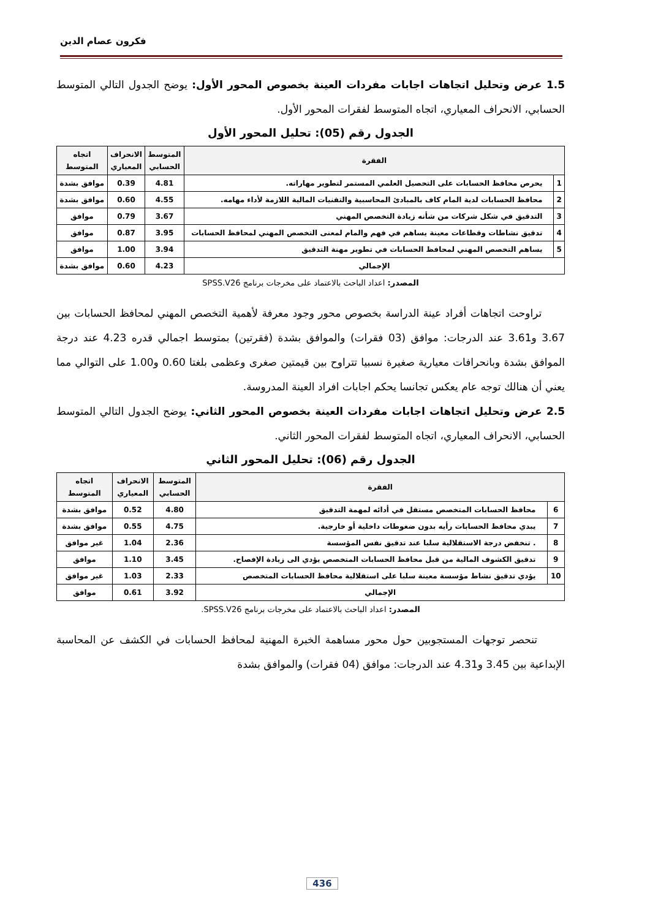فكرون عصام الدين
1.5 عرض وتحليل اتجاهات اجابات مفردات العينة بخصوص المحور الأول: يوضح الجدول التالي المتوسط الحسابي، الانحراف المعياري، اتجاه المتوسط لفقرات المحور الأول.
الجدول رقم (05): تحليل المحور الأول
| الفقرة | | المتوسط الحسابي | الانحراف المعياري | اتجاه المتوسط |
| --- | --- | --- | --- | --- |
| 1 | يحرص محافظ الحسابات على التحصيل العلمي المستمر لتطوير مهاراته. | 4.81 | 0.39 | موافق بشدة |
| 2 | محافظ الحسابات لدية المام كاف بالمبادئ المحاسبية والتقنيات المالية اللازمة لأداء مهامه. | 4.55 | 0.60 | موافق بشدة |
| 3 | التدقيق في شكل شركات من شأنه زيادة التخصص المهني | 3.67 | 0.79 | موافق |
| 4 | تدقيق نشاطات وقطاعات معينة يساهم في فهم والمام لمعنى التخصص المهني لمحافظ الحسابات | 3.95 | 0.87 | موافق |
| 5 | يساهم التخصص المهني لمحافظ الحسابات في تطوير مهنة التدقيق | 3.94 | 1.00 | موافق |
| الإجمالي | | 4.23 | 0.60 | موافق بشدة |
المصدر: اعداد الباحث بالاعتماد على مخرجات برنامج SPSS.V26
تراوحت اتجاهات أفراد عينة الدراسة بخصوص محور وجود معرفة لأهمية التخصص المهني لمحافظ الحسابات بين 3.67 و3.61 عند الدرجات: موافق (03 فقرات) والموافق بشدة (فقرتين) بمتوسط اجمالي قدره 4.23 عند درجة الموافق بشدة وبانحرافات معيارية صغيرة نسبيا تتراوح بين قيمتين صغرى وعظمى بلغتا 0.60 و1.00 على التوالي مما يعني أن هنالك توجه عام يعكس تجانسا يحكم اجابات افراد العينة المدروسة.
2.5 عرض وتحليل اتجاهات اجابات مفردات العينة بخصوص المحور الثاني: يوضح الجدول التالي المتوسط الحسابي، الانحراف المعياري، اتجاه المتوسط لفقرات المحور الثاني.
الجدول رقم (06): تحليل المحور الثاني
| الفقرة | | المتوسط الحسابي | الانحراف المعياري | اتجاه المتوسط |
| --- | --- | --- | --- | --- |
| 6 | محافظ الحسابات المتخصص مستقل في أدائه لمهمة التدقيق | 4.80 | 0.52 | موافق بشدة |
| 7 | يبدي محافظ الحسابات رأيه بدون ضغوطات داخلية أو خارجية. | 4.75 | 0.55 | موافق بشدة |
| 8 | . تنخفض درجة الاستقلالية سلبا عند تدقيق نفس المؤسسة | 2.36 | 1.04 | غير موافق |
| 9 | تدقيق الكشوف المالية من قبل محافظ الحسابات المتخصص يؤدي الى زيادة الإفصاح. | 3.45 | 1.10 | موافق |
| 10 | يؤدي تدقيق نشاط مؤسسة معينة سلبا على استقلالية محافظ الحسابات المتخصص | 2.33 | 1.03 | غير موافق |
| الإجمالي | | 3.92 | 0.61 | موافق |
المصدر: اعداد الباحث بالاعتماد على مخرجات برنامج SPSS.V26.
تنحصر توجهات المستجوبين حول محور مساهمة الخبرة المهنية لمحافظ الحسابات في الكشف عن المحاسبة الإبداعية بين 3.45 و4.31 عند الدرجات: موافق (04 فقرات) والموافق بشدة
436